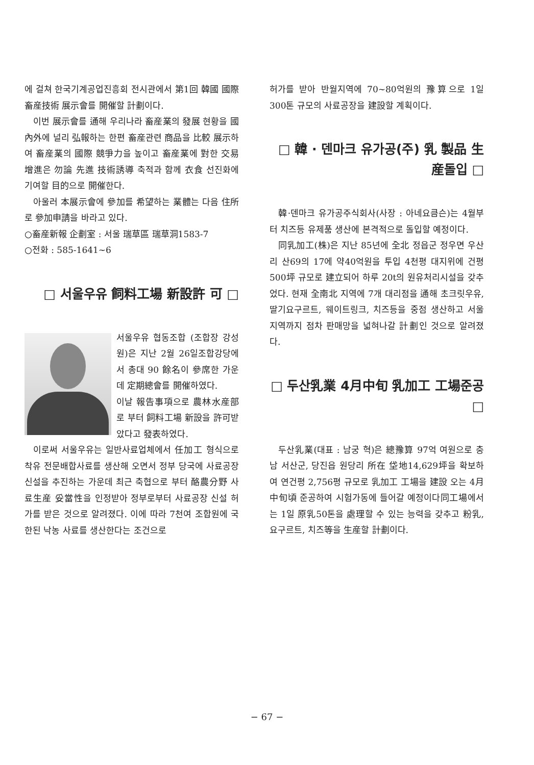에 걸쳐 한국기계공업진흥회 전시관에서 第1回 韓國 國際畜産技術 展示會를 開催할 計劃이다.
이번 展示會를 通해 우리나라 畜産業의 發展 현황을 國內外에 널리 弘報하는 한편 畜産관련 商品을 比較 展示하여 畜産業의 國際 競爭力을 높이고 畜産業에 對한 交易 增進은 勿論 先進 技術誘導 축적과 함께 衣食 선진화에 기여할 目的으로 開催한다.
아울러 本展示會에 參加를 希望하는 業體는 다음 住所로 參加申請을 바라고 있다.
○畜産新報 企劃室 : 서울 瑞草區 瑞草洞1583-7
○전화 : 585-1641~6
□ 서울우유 飼料工場 新設許 可 □
서울우유 협동조합 (조합장 강성원)은 지난 2월 26일조합강당에서 총대 90 餘名이 參席한 가운데 定期總會를 開催하였다.
이날 報告事項으로 農林水産部로 부터 飼料工場 新設을 許可받았다고 發表하였다.
이로써 서울우유는 일반사료업체에서 任加工 형식으로 착유 전문배합사료를 생산해 오면서 정부 당국에 사료공장 신설을 추진하는 가운데 최근 축협으로 부터 酪農分野 사료生産 妥當性을 인정받아 정부로부터 사료공장 신설 허가를 받은 것으로 알려졌다. 이에 따라 7천여 조합원에 국한된 낙농 사료를 생산한다는 조건으로
허가를 받아 반월지역에 70~80억원의 豫算으로 1일 300톤 규모의 사료공장을 建設할 계획이다.
□ 韓 · 덴마크 유가공(주) 乳 製品 生産돌입 □
韓·덴마크 유가공주식회사(사장 : 아네요큼슨)는 4월부터 치즈등 유제품 생산에 본격적으로 돌입할 예정이다.
同乳加工(株)은 지난 85년에 全北 정읍군 정우면 우산리 산69의 17에 약40억원을 투입 4천평 대지위에 건평 500坪 규모로 建立되어 하루 20t의 원유처리시설을 갖추었다. 현재 全南北 지역에 7개 대리점을 通해 초크릿우유, 딸기요구르트, 웨이트링크, 치즈등을 중점 생산하고 서울지역까지 점차 판매망을 넓혀나갈 計劃인 것으로 알려졌다.
□ 두산乳業 4月中旬 乳加工 工場준공 □
두산乳業(대표 : 남궁 혁)은 總豫算 97억 여원으로 충남 서산군, 당진읍 원당리 所在 垈地14,629坪을 확보하여 연건평 2,756평 규모로 乳加工 工場을 建設 오는 4月中旬頃 준공하여 시험가동에 들어갈 예정이다同工場에서는 1일 原乳50톤을 處理할 수 있는 능력을 갖추고 粉乳, 요구르트, 치즈等을 生産할 計劃이다.
− 67 −